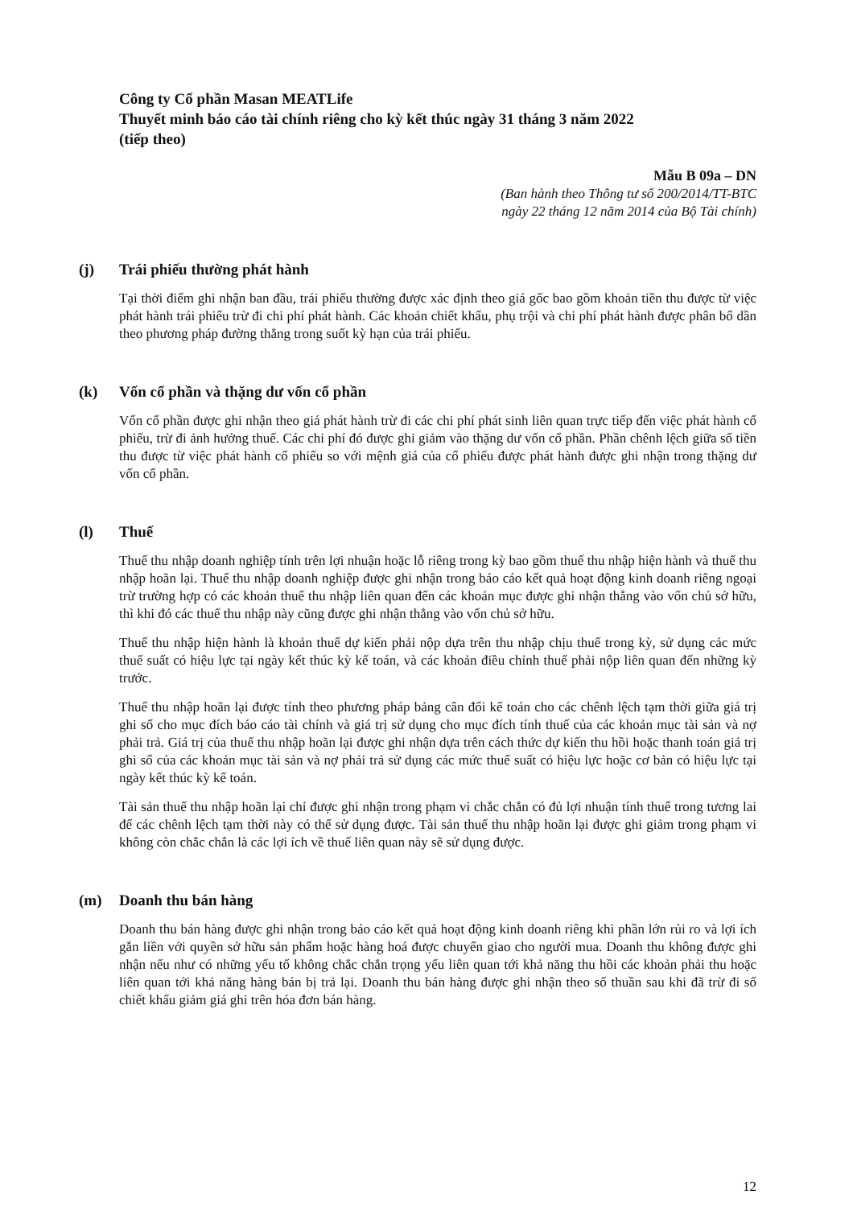Công ty Cổ phần Masan MEATLife
Thuyết minh báo cáo tài chính riêng cho kỳ kết thúc ngày 31 tháng 3 năm 2022
(tiếp theo)
Mẫu B 09a – DN
(Ban hành theo Thông tư số 200/2014/TT-BTC
ngày 22 tháng 12 năm 2014 của Bộ Tài chính)
(j) Trái phiếu thường phát hành
Tại thời điểm ghi nhận ban đầu, trái phiếu thường được xác định theo giá gốc bao gồm khoản tiền thu được từ việc phát hành trái phiếu trừ đi chi phí phát hành. Các khoản chiết khấu, phụ trội và chi phí phát hành được phân bổ dần theo phương pháp đường thẳng trong suốt kỳ hạn của trái phiếu.
(k) Vốn cổ phần và thặng dư vốn cổ phần
Vốn cổ phần được ghi nhận theo giá phát hành trừ đi các chi phí phát sinh liên quan trực tiếp đến việc phát hành cổ phiếu, trừ đi ảnh hưởng thuế. Các chi phí đó được ghi giảm vào thặng dư vốn cổ phần. Phần chênh lệch giữa số tiền thu được từ việc phát hành cổ phiếu so với mệnh giá của cổ phiếu được phát hành được ghi nhận trong thặng dư vốn cổ phần.
(l) Thuế
Thuế thu nhập doanh nghiệp tính trên lợi nhuận hoặc lỗ riêng trong kỳ bao gồm thuế thu nhập hiện hành và thuế thu nhập hoãn lại. Thuế thu nhập doanh nghiệp được ghi nhận trong báo cáo kết quả hoạt động kinh doanh riêng ngoại trừ trường hợp có các khoản thuế thu nhập liên quan đến các khoản mục được ghi nhận thẳng vào vốn chủ sở hữu, thì khi đó các thuế thu nhập này cũng được ghi nhận thẳng vào vốn chủ sở hữu.
Thuế thu nhập hiện hành là khoản thuế dự kiến phải nộp dựa trên thu nhập chịu thuế trong kỳ, sử dụng các mức thuế suất có hiệu lực tại ngày kết thúc kỳ kế toán, và các khoản điều chỉnh thuế phải nộp liên quan đến những kỳ trước.
Thuế thu nhập hoãn lại được tính theo phương pháp bảng cân đối kế toán cho các chênh lệch tạm thời giữa giá trị ghi sổ cho mục đích báo cáo tài chính và giá trị sử dụng cho mục đích tính thuế của các khoản mục tài sản và nợ phải trả. Giá trị của thuế thu nhập hoãn lại được ghi nhận dựa trên cách thức dự kiến thu hồi hoặc thanh toán giá trị ghi sổ của các khoản mục tài sản và nợ phải trả sử dụng các mức thuế suất có hiệu lực hoặc cơ bản có hiệu lực tại ngày kết thúc kỳ kế toán.
Tài sản thuế thu nhập hoãn lại chỉ được ghi nhận trong phạm vi chắc chắn có đủ lợi nhuận tính thuế trong tương lai để các chênh lệch tạm thời này có thể sử dụng được. Tài sản thuế thu nhập hoãn lại được ghi giảm trong phạm vi không còn chắc chắn là các lợi ích về thuế liên quan này sẽ sử dụng được.
(m) Doanh thu bán hàng
Doanh thu bán hàng được ghi nhận trong báo cáo kết quả hoạt động kinh doanh riêng khi phần lớn rủi ro và lợi ích gắn liền với quyền sở hữu sản phẩm hoặc hàng hoá được chuyển giao cho người mua. Doanh thu không được ghi nhận nếu như có những yếu tố không chắc chắn trọng yếu liên quan tới khả năng thu hồi các khoản phải thu hoặc liên quan tới khả năng hàng bán bị trả lại. Doanh thu bán hàng được ghi nhận theo số thuần sau khi đã trừ đi số chiết khấu giảm giá ghi trên hóa đơn bán hàng.
12